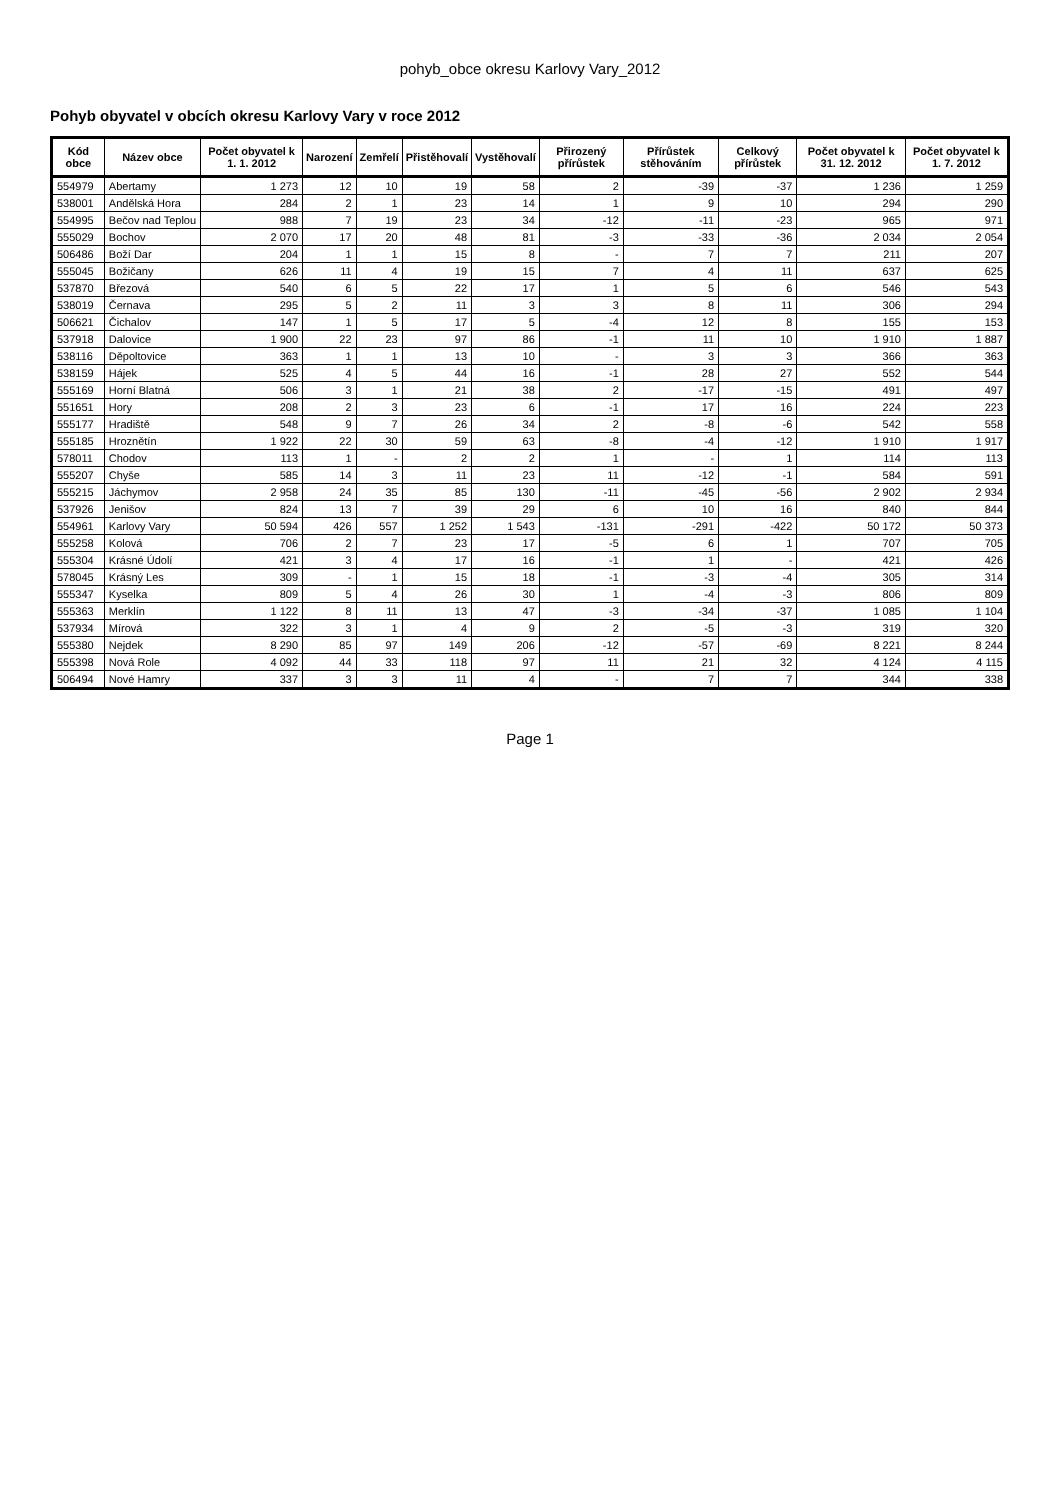pohyb_obce okresu Karlovy Vary_2012
Pohyb obyvatel v obcích okresu Karlovy Vary v roce 2012
| Kód obce | Název obce | Počet obyvatel k 1. 1. 2012 | Narození | Zemřelí | Přistěhovalí | Vystěhovalí | Přirozený přírůstek | Přírůstek stěhováním | Celkový přírůstek | Počet obyvatel k 31. 12. 2012 | Počet obyvatel k 1. 7. 2012 |
| --- | --- | --- | --- | --- | --- | --- | --- | --- | --- | --- | --- |
| 554979 | Abertamy | 1 273 | 12 | 10 | 19 | 58 | 2 | -39 | -37 | 1 236 | 1 259 |
| 538001 | Andělská Hora | 284 | 2 | 1 | 23 | 14 | 1 | 9 | 10 | 294 | 290 |
| 554995 | Bečov nad Teplou | 988 | 7 | 19 | 23 | 34 | -12 | -11 | -23 | 965 | 971 |
| 555029 | Bochov | 2 070 | 17 | 20 | 48 | 81 | -3 | -33 | -36 | 2 034 | 2 054 |
| 506486 | Boží Dar | 204 | 1 | 1 | 15 | 8 | - | 7 | 7 | 211 | 207 |
| 555045 | Božičany | 626 | 11 | 4 | 19 | 15 | 7 | 4 | 11 | 637 | 625 |
| 537870 | Březová | 540 | 6 | 5 | 22 | 17 | 1 | 5 | 6 | 546 | 543 |
| 538019 | Černava | 295 | 5 | 2 | 11 | 3 | 3 | 8 | 11 | 306 | 294 |
| 506621 | Čichalov | 147 | 1 | 5 | 17 | 5 | -4 | 12 | 8 | 155 | 153 |
| 537918 | Dalovice | 1 900 | 22 | 23 | 97 | 86 | -1 | 11 | 10 | 1 910 | 1 887 |
| 538116 | Děpoltovice | 363 | 1 | 1 | 13 | 10 | - | 3 | 3 | 366 | 363 |
| 538159 | Hájek | 525 | 4 | 5 | 44 | 16 | -1 | 28 | 27 | 552 | 544 |
| 555169 | Horní Blatná | 506 | 3 | 1 | 21 | 38 | 2 | -17 | -15 | 491 | 497 |
| 551651 | Hory | 208 | 2 | 3 | 23 | 6 | -1 | 17 | 16 | 224 | 223 |
| 555177 | Hradiště | 548 | 9 | 7 | 26 | 34 | 2 | -8 | -6 | 542 | 558 |
| 555185 | Hroznětín | 1 922 | 22 | 30 | 59 | 63 | -8 | -4 | -12 | 1 910 | 1 917 |
| 578011 | Chodov | 113 | 1 | - | 2 | 2 | 1 | - | 1 | 114 | 113 |
| 555207 | Chyše | 585 | 14 | 3 | 11 | 23 | 11 | -12 | -1 | 584 | 591 |
| 555215 | Jáchymov | 2 958 | 24 | 35 | 85 | 130 | -11 | -45 | -56 | 2 902 | 2 934 |
| 537926 | Jenišov | 824 | 13 | 7 | 39 | 29 | 6 | 10 | 16 | 840 | 844 |
| 554961 | Karlovy Vary | 50 594 | 426 | 557 | 1 252 | 1 543 | -131 | -291 | -422 | 50 172 | 50 373 |
| 555258 | Kolová | 706 | 2 | 7 | 23 | 17 | -5 | 6 | 1 | 707 | 705 |
| 555304 | Krásné Údolí | 421 | 3 | 4 | 17 | 16 | -1 | 1 | - | 421 | 426 |
| 578045 | Krásný Les | 309 | - | 1 | 15 | 18 | -1 | -3 | -4 | 305 | 314 |
| 555347 | Kyselka | 809 | 5 | 4 | 26 | 30 | 1 | -4 | -3 | 806 | 809 |
| 555363 | Merklín | 1 122 | 8 | 11 | 13 | 47 | -3 | -34 | -37 | 1 085 | 1 104 |
| 537934 | Mírová | 322 | 3 | 1 | 4 | 9 | 2 | -5 | -3 | 319 | 320 |
| 555380 | Nejdek | 8 290 | 85 | 97 | 149 | 206 | -12 | -57 | -69 | 8 221 | 8 244 |
| 555398 | Nová Role | 4 092 | 44 | 33 | 118 | 97 | 11 | 21 | 32 | 4 124 | 4 115 |
| 506494 | Nové Hamry | 337 | 3 | 3 | 11 | 4 | - | 7 | 7 | 344 | 338 |
Page 1